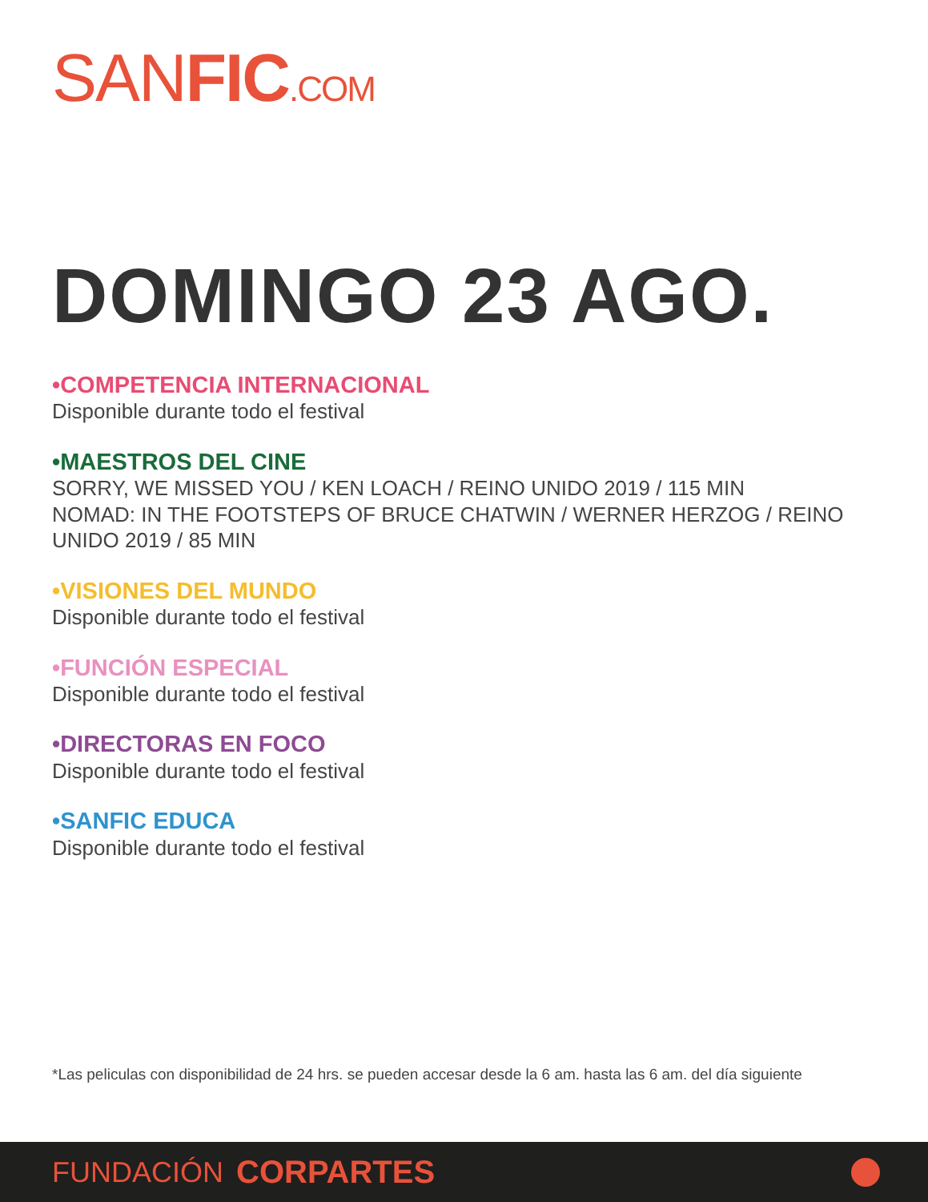SANFIC.COM
DOMINGO 23 AGO.
•COMPETENCIA INTERNACIONAL
Disponible durante todo el festival
•MAESTROS DEL CINE
SORRY, WE MISSED YOU / KEN LOACH / REINO UNIDO 2019 / 115 MIN
NOMAD: IN THE FOOTSTEPS OF BRUCE CHATWIN / WERNER HERZOG / REINO UNIDO 2019 / 85 MIN
•VISIONES DEL MUNDO
Disponible durante todo el festival
•FUNCIÓN ESPECIAL
Disponible durante todo el festival
•DIRECTORAS EN FOCO
Disponible durante todo el festival
•SANFIC EDUCA
Disponible durante todo el festival
*Las peliculas con disponibilidad de 24 hrs. se pueden accesar desde la 6 am. hasta las 6 am. del día siguiente
FUNDACIÓN CORPARTES